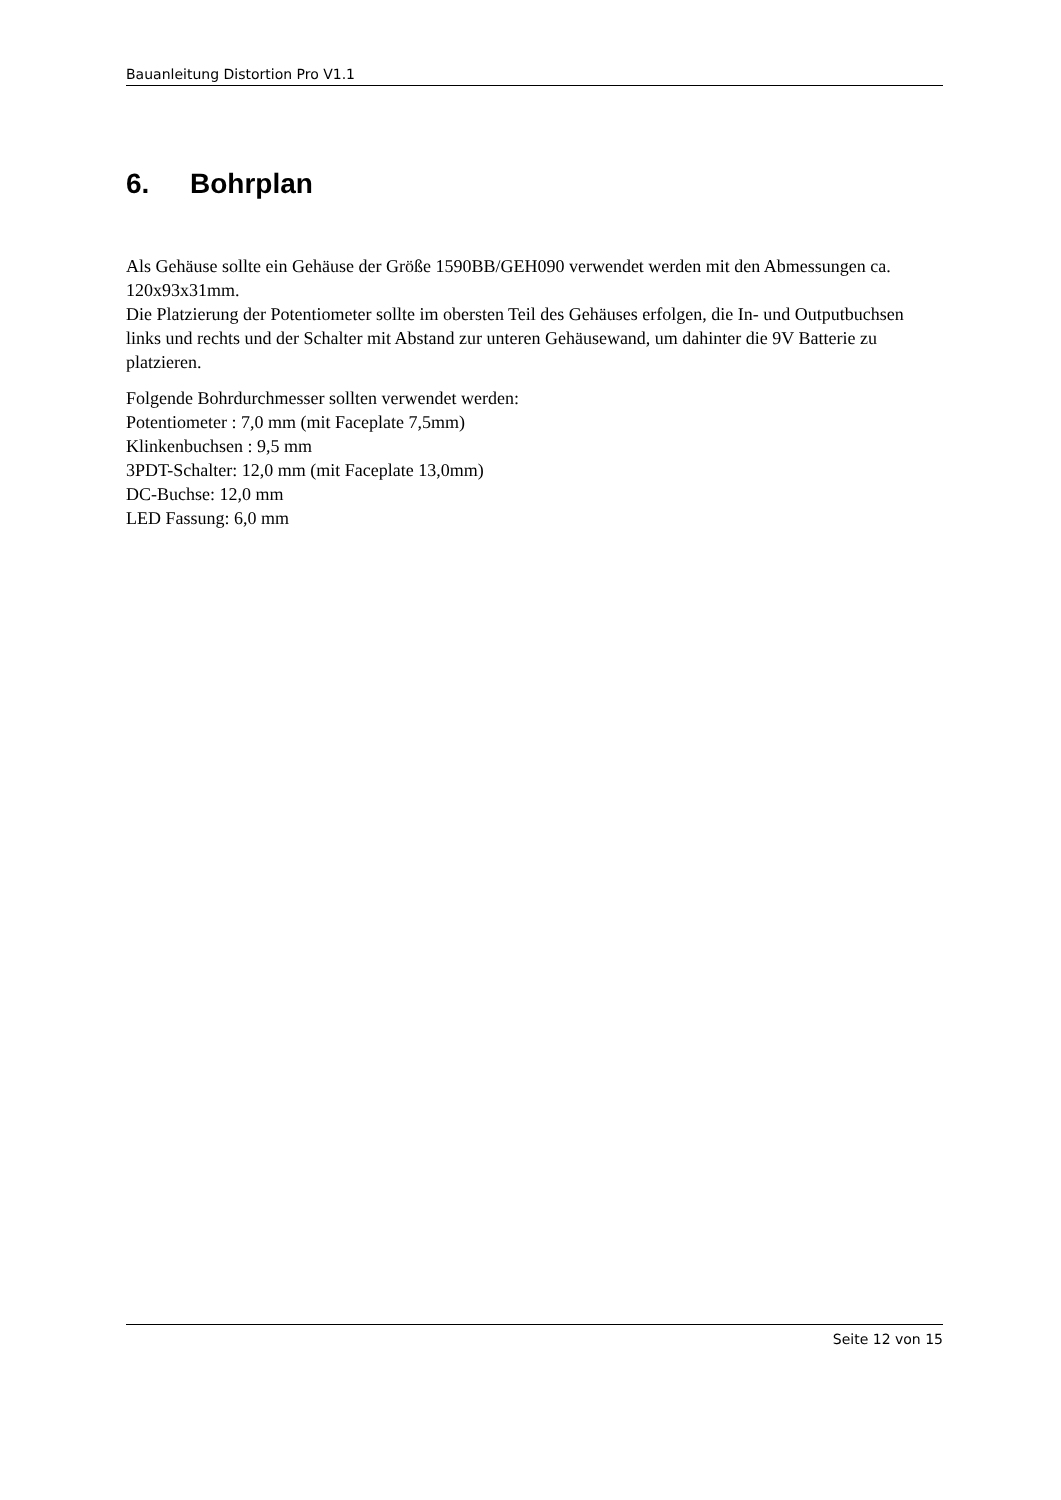Bauanleitung Distortion Pro V1.1
6. Bohrplan
Als Gehäuse sollte ein Gehäuse der Größe 1590BB/GEH090 verwendet werden mit den Abmessungen ca. 120x93x31mm.
Die Platzierung der Potentiometer sollte im obersten Teil des Gehäuses erfolgen, die In- und Outputbuchsen links und rechts und der Schalter mit Abstand zur unteren Gehäusewand, um dahinter die 9V Batterie zu platzieren.
Folgende Bohrdurchmesser sollten verwendet werden:
Potentiometer : 7,0 mm (mit Faceplate 7,5mm)
Klinkenbuchsen : 9,5 mm
3PDT-Schalter: 12,0 mm (mit Faceplate 13,0mm)
DC-Buchse: 12,0 mm
LED Fassung: 6,0 mm
Seite 12 von 15